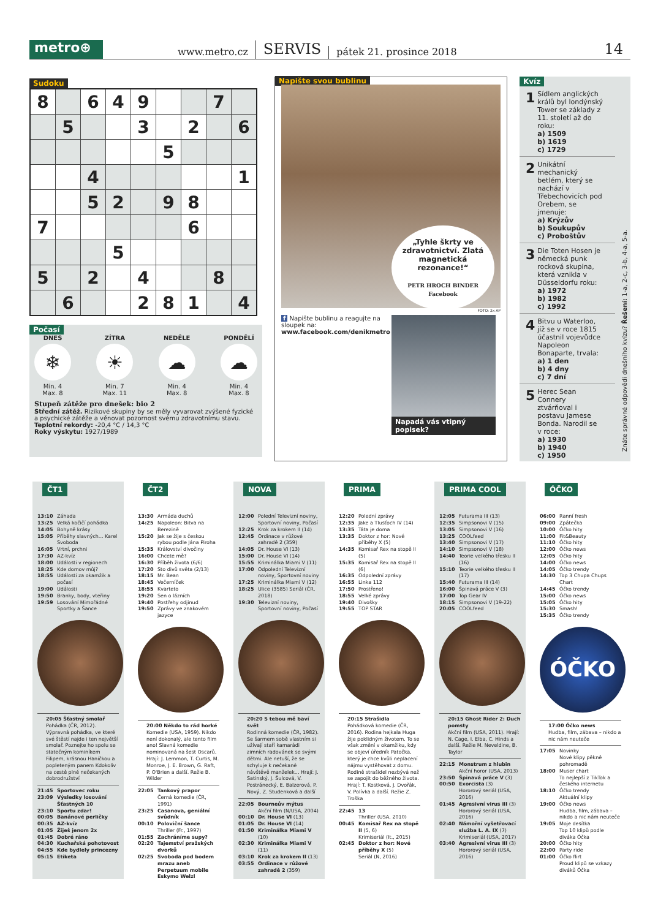metro⊕
www.metro.cz SERVIS pátek 21. prosince 2018 14
Sudoku
| 8 | | 6 | 4 | 9 | | | 7 | |
| | 5 | | | 3 | | 2 | | 6 |
| | | | | | 5 | | | |
| | | 4 | | | | | | 1 |
| | | 5 | 2 | | 9 | 8 | | |
| 7 | | | | | | 6 | | |
| | | | 5 | | | | | |
| 5 | | 2 | | 4 | | | 8 | |
| | 6 | | | 2 | 8 | 1 | | 4 |
Počasí
DNES
❄
Min. 4
Max. 8
ZÍTRA
☀
Min. 7
Max. 11
NEDĚLE
☁
Min. 4
Max. 8
PONDĚLÍ
☁
Min. 4
Max. 8
Stupeň zátěže pro dnešek: bio 2
Střední zátěž. Rizikové skupiny by se měly vyvarovat zvýšené fyzické a psychické zátěže a věnovat pozornost svému zdravotnímu stavu.
Teplotní rekordy: -20,4 °C / 14,3 °C
Roky výskytu: 1927/1989
Napište svou bublinu
„Tyhle škrty ve zdravotnictví. Zlatá magnetická rezonance!“
PETR HROCH BINDER
Facebook
FOTO: 2x AP
f Napište bublinu a reagujte na sloupek na:
www.facebook.com/denikmetro
Napadá vás vtipný popisek?
Kvíz
1 Sídlem anglických králů byl londýnský Tower se základy z 11. století až do roku:
a) 1509
b) 1619
c) 1729
2 Unikátní mechanický betlém, který se nachází v Třebechovicích pod Orebem, se jmenuje:
a) Krýzův
b) Soukupův
c) Proboštův
3 Die Toten Hosen je německá punk rocková skupina, která vznikla v Düsseldorfu roku:
a) 1972
b) 1982
c) 1992
4 Bitvu u Waterloo, jíž se v roce 1815 účastnil vojevůdce Napoleon Bonaparte, trvala:
a) 1 den
b) 4 dny
c) 7 dní
5 Herec Sean Connery ztvárňoval i postavu Jamese Bonda. Narodil se v roce:
a) 1930
b) 1940
c) 1950
Znáte správné odpovědi dnešního kvízu? Řešení: 1-a, 2-c, 3-b, 4-a, 5-a.
ČT1
13:10 Záhada
13:25 Velká kočičí pohádka
14:05 Bohyně krásy
15:05 Příběhy slavných... Karel Svoboda
16:05 Vrtní, prchni
17:30 AZ-kvíz
18:00 Události v regionech
18:25 Kde domov můj?
18:55 Události za okamžik a počasí
19:00 Události
19:50 Branky, body, vteřiny
19:59 Losování Mimořádné Sportky a Šance
20:05 Šťastný smolař
Pohádka (ČR, 2012). Výpravná pohádka, ve které své štěstí najde i ten největší smolař. Poznejte ho spolu se statečným kominíkem Filipem, krásnou Haničkou a popleteným panem Kdokoliv na cestě plné nečekaných dobrodružství
21:45 Sportovec roku
23:09 Výsledky losování Šťastných 10
23:10 Sportu zdar!
00:05 Banánové perličky
00:35 AZ-kvíz
01:05 Žiješ jenom 2x
01:45 Dobré ráno
04:30 Kuchařská pohotovost
04:55 Kde bydlely princezny
05:15 Etiketa
ČT2
13:30 Armáda duchů
14:25 Napoleon: Bitva na Berezině
15:20 Jak se žije s českou rybou podle Jána Piroha
15:35 Království divočiny
16:00 Chcete mě?
16:30 Příběh života (6/6)
17:20 Sto divů světa (2/13)
18:15 Mr. Bean
18:45 Večerníček
18:55 Kvarteto
19:20 Sen o lázních
19:40 Postřehy odjinud
19:50 Zprávy ve znakovém jazyce
20:00 Někdo to rád horké
Komedie (USA, 1959). Nikdo není dokonalý, ale tento film ano! Slavná komedie nominovaná na šest Oscarů. Hrají: J. Lemmon, T. Curtis, M. Monroe, J. E. Brown, G. Raft, P. O'Brien a další. Režie B. Wilder
22:05 Tankový prapor
Černá komedie (ČR, 1991)
23:25 Casanova, geniální svůdník
00:10 Poloviční šance
Thriller (Fr., 1997)
01:55 Zachráníme supy?
02:20 Tajemství pražských dvorků
02:25 Svoboda pod bodem mrazu aneb Perpetuum mobile Eskymo Welzl
NOVA
12:00 Polední Televizní noviny, Sportovní noviny, Počasí
12:25 Krok za krokem II (14)
12:45 Ordinace v růžové zahradě 2 (359)
14:05 Dr. House VI (13)
15:00 Dr. House VI (14)
15:55 Kriminálka Miami V (11)
17:00 Odpolední Televizní noviny, Sportovní noviny
17:25 Kriminálka Miami V (12)
18:25 Ulice (3585) Seriál (ČR, 2018)
19:30 Televizní noviny, Sportovní noviny, Počasí
20:20 S tebou mě baví svět
Rodinná komedie (ČR, 1982). Se šarmem sobě vlastním si užívají staří kamarádi zimních radovánek se svými dětmi. Ale netuší, že se schyluje k nečekané návštěvě manželek... Hrají: J. Satinský, J. Šulcová, V. Postránecký, E. Balzerová, P. Nový, Z. Studenková a další
22:05 Bourneův mýtus
Akční film (N/USA, 2004)
00:10 Dr. House VI (13)
01:05 Dr. House VI (14)
01:50 Kriminálka Miami V (10)
02:30 Kriminálka Miami V (11)
03:10 Krok za krokem II (13)
03:55 Ordinace v růžové zahradě 2 (359)
PRIMA
12:20 Polední zprávy
12:35 Jake a Tlusťoch IV (14)
13:35 Táta je doma
13:35 Doktor z hor: Nové příběhy X (5)
14:35 Komisař Rex na stopě II (5)
15:35 Komisař Rex na stopě II (6)
16:35 Odpolední zprávy
16:55 Linka 112
17:50 Prostřeno!
18:55 Velké zprávy
19:40 Divošky
19:55 TOP STAR
20:15 Strašidla
Pohádková komedie (ČR, 2016). Rodina hejkala Huga žije poklidným životem. To se však změní v okamžiku, kdy se objeví úředník Patočka, který je chce kvůli neplacení nájmu vystěhovat z domu. Rodině strašidel nezbývá než se zapojit do běžného života. Hrají: T. Kostková, J. Dvořák, V. Polívka a další. Režie Z. Troška
22:45 13
Thriller (USA, 2010)
00:45 Komisař Rex na stopě II (5, 6)
Krimiseriál (It., 2015)
02:45 Doktor z hor: Nové příběhy X (5)
Seriál (N, 2016)
PRIMA COOL
12:05 Futurama III (13)
12:35 Simpsonovi V (15)
13:05 Simpsonovi V (16)
13:25 COOLfeed
13:40 Simpsonovi V (17)
14:10 Simpsonovi V (18)
14:40 Teorie velkého třesku II (16)
15:10 Teorie velkého třesku II (17)
15:40 Futurama III (14)
16:00 Špinavá práce V (3)
17:00 Top Gear IV
18:15 Simpsonovi V (19-22)
20:05 COOLfeed
20:15 Ghost Rider 2: Duch pomsty
Akční film (USA, 2011). Hrají: N. Cage, I. Elba, C. Hinds a další. Režie M. Neveldine, B. Taylor
22:15 Monstrum z hlubin
Akční horor (USA, 2013)
23:50 Špinavá práce V (3)
00:50 Exorcista (3)
Hororový seriál (USA, 2016)
01:45 Agresivní virus III (3)
Hororový seriál (USA, 2016)
02:40 Námořní vyšetřovací služba L. A. IX (7)
Krimiseriál (USA, 2017)
03:40 Agresivní virus III (3)
Hororový seriál (USA, 2016)
ÓČKO
06:00 Ranní fresh
09:00 Zpátečka
10:00 Óčko hity
11:00 Fit&Beauty
11:10 Óčko hity
12:00 Óčko news
12:05 Óčko hity
14:00 Óčko news
14:05 Óčko trendy
14:30 Top 3 Chupa Chups Chart
14:45 Óčko trendy
15:00 Óčko news
15:05 Óčko hity
15:30 Smash!
15:35 Óčko trendy
ÓČKO
17:00 Óčko news
Hudba, film, zábava – nikdo a nic nám neuteče
17:05 Novinky
Nové klipy pěkně pohromadě
18:00 Muser chart
To nejlepší z TikTok a českého internetu
18:10 Óčko trendy
Aktuální klipy
19:00 Óčko news
Hudba, film, zábava – nikdo a nic nám neuteče
19:05 Moje desítka
Top 10 klipů podle diváka Óčka
20:00 Óčko hity
22:00 Party ride
01:00 Óčko flirt
Proud klipů se vzkazy diváků Óčka